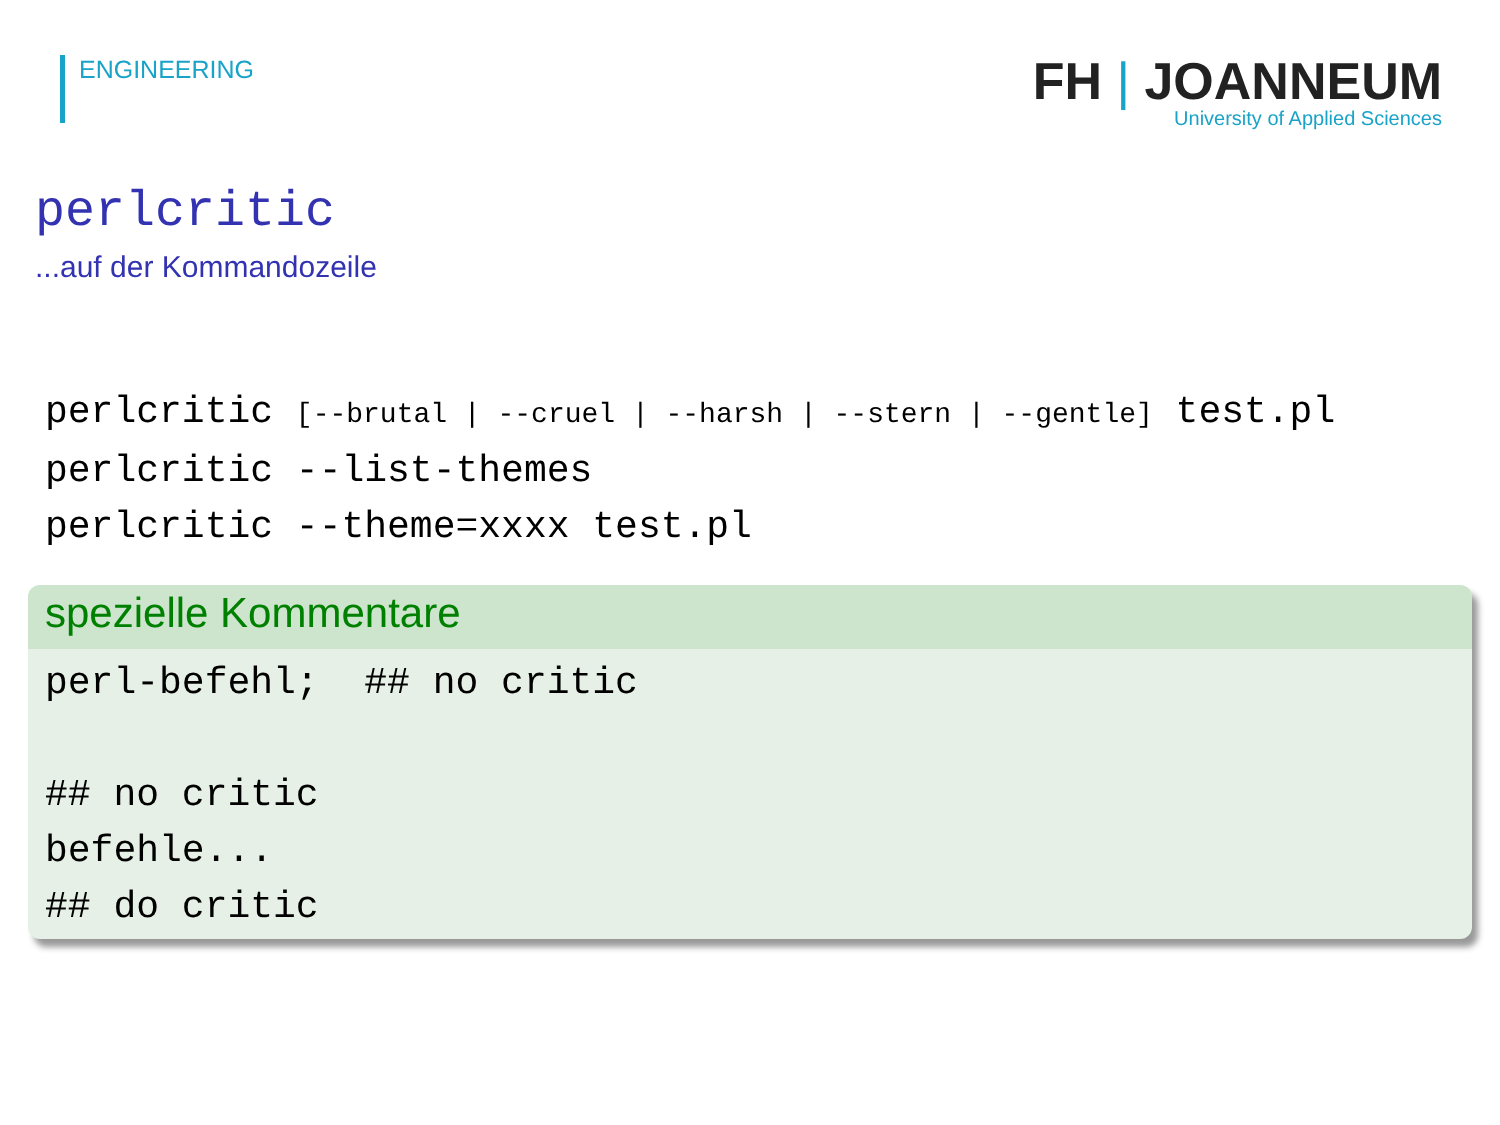ENGINEERING
FH | JOANNEUM
University of Applied Sciences
perlcritic
...auf der Kommandozeile
perlcritic [--brutal | --cruel | --harsh | --stern | --gentle] test.pl
perlcritic --list-themes
perlcritic --theme=xxxx test.pl
spezielle Kommentare
perl-befehl; ## no critic
## no critic
befehle...
## do critic